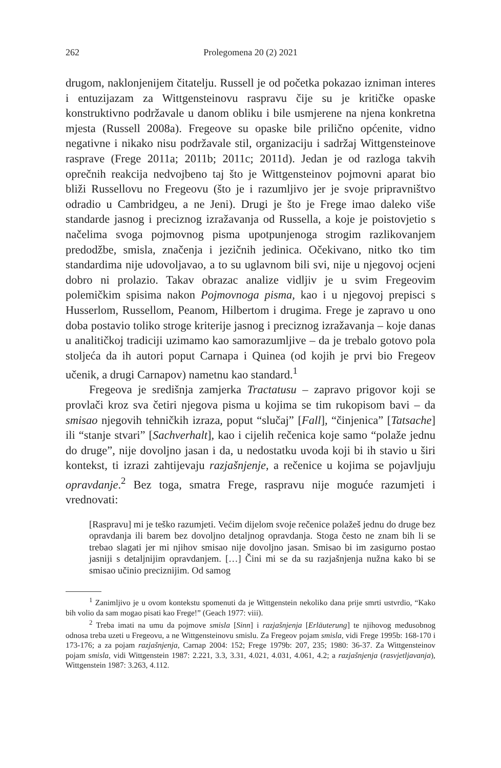262 Prolegomena 20 (2) 2021
drugom, naklonjenijem čitatelju. Russell je od početka pokazao izniman interes i entuzijazam za Wittgensteinovu raspravu čije su je kritičke opaske konstruktivno podržavale u danom obliku i bile usmjerene na njena konkretna mjesta (Russell 2008a). Fregeove su opaske bile prilično općenite, vidno negativne i nikako nisu podržavale stil, organizaciju i sadržaj Wittgensteinove rasprave (Frege 2011a; 2011b; 2011c; 2011d). Jedan je od razloga takvih oprečnih reakcija nedvojbeno taj što je Wittgensteinov pojmovni aparat bio bliži Russellovu no Fregeovu (što je i razumljivo jer je svoje pripravništvo odradio u Cambridgeu, a ne Jeni). Drugi je što je Frege imao daleko više standarde jasnog i preciznog izražavanja od Russella, a koje je poistovjetio s načelima svoga pojmovnog pisma upotpunjenoga strogim razlikovanjem predodžbe, smisla, značenja i jezičnih jedinica. Očekivano, nitko tko tim standardima nije udovoljavao, a to su uglavnom bili svi, nije u njegovoj ocjeni dobro ni prolazio. Takav obrazac analize vidljiv je u svim Fregeovim polemičkim spisima nakon Pojmovnoga pisma, kao i u njegovoj prepisci s Husserlom, Russellom, Peanom, Hilbertom i drugima. Frege je zapravo u ono doba postavio toliko stroge kriterije jasnog i preciznog izražavanja – koje danas u analitičkoj tradiciji uzimamo kao samorazumljive – da je trebalo gotovo pola stoljeća da ih autori poput Carnapa i Quinea (od kojih je prvi bio Fregeov učenik, a drugi Carnapov) nametnu kao standard.<sup>1</sup>
Fregeova je središnja zamjerka Tractatusu – zapravo prigovor koji se provlači kroz sva četiri njegova pisma u kojima se tim rukopisom bavi – da smisao njegovih tehničkih izraza, poput “slučaj” [Fall], “činjenica” [Tatsache] ili “stanje stvari” [Sachverhalt], kao i cijelih rečenica koje samo “polaže jednu do druge”, nije dovoljno jasan i da, u nedostatku uvoda koji bi ih stavio u širi kontekst, ti izrazi zahtijevaju razjašnjenje, a rečenice u kojima se pojavljuju opravdanje.<sup>2</sup> Bez toga, smatra Frege, raspravu nije moguće razumjeti i vrednovati:
[Raspravu] mi je teško razumjeti. Većim dijelom svoje rečenice polažeš jednu do druge bez opravdanja ili barem bez dovoljno detaljnog opravdanja. Stoga često ne znam bih li se trebao slagati jer mi njihov smisao nije dovoljno jasan. Smisao bi im zasigurno postao jasniji s detaljnijim opravdanjem. […] Čini mi se da su razjašnjenja nužna kako bi se smisao učinio preciznijim. Od samog
<sup>1</sup> Zanimljivo je u ovom kontekstu spomenuti da je Wittgenstein nekoliko dana prije smrti ustvrdio, “Kako bih volio da sam mogao pisati kao Frege!” (Geach 1977: viii).
<sup>2</sup> Treba imati na umu da pojmove smisla [Sinn] i razjašnjenja [Erläuterung] te njihovog međusobnog odnosa treba uzeti u Fregeovu, a ne Wittgensteinovu smislu. Za Fregeov pojam smisla, vidi Frege 1995b: 168-170 i 173-176; a za pojam razjašnjenja, Carnap 2004: 152; Frege 1979b: 207, 235; 1980: 36-37. Za Wittgensteinov pojam smisla, vidi Wittgenstein 1987: 2.221, 3.3, 3.31, 4.021, 4.031, 4.061, 4.2; a razjašnjenja (rasvjetljavanja), Wittgenstein 1987: 3.263, 4.112.